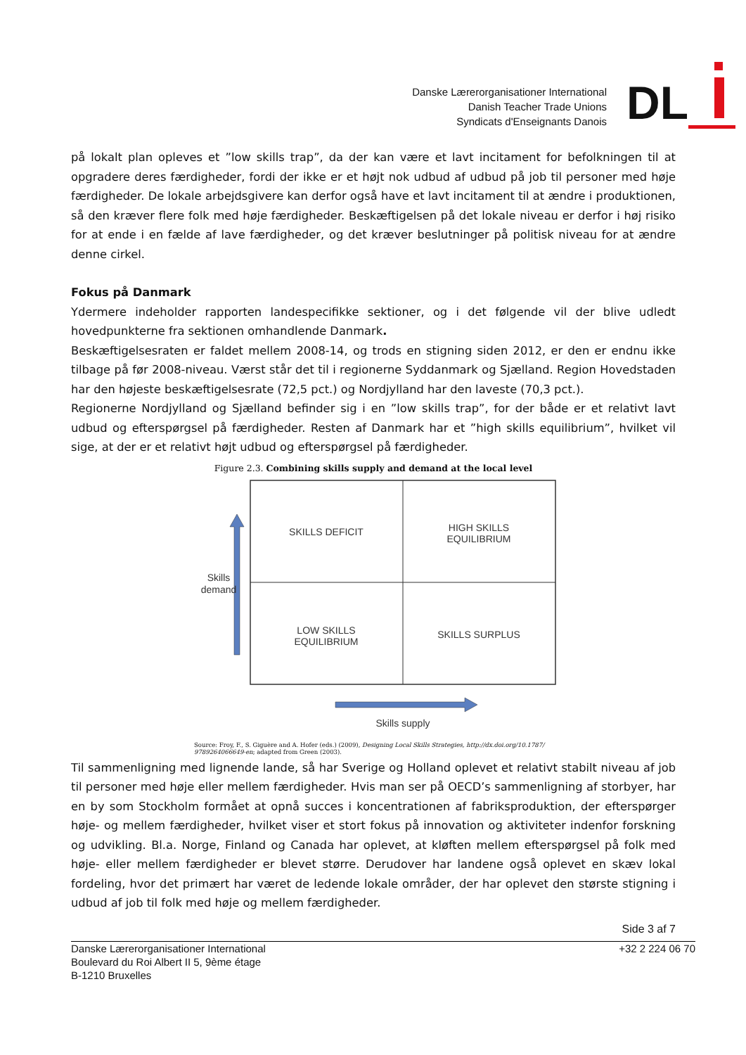Danske Lærerorganisationer International
Danish Teacher Trade Unions
Syndicats d'Enseignants Danois
DL
på lokalt plan opleves et ”low skills trap”, da der kan være et lavt incitament for befolkningen til at opgradere deres færdigheder, fordi der ikke er et højt nok udbud af udbud på job til personer med høje færdigheder. De lokale arbejdsgivere kan derfor også have et lavt incitament til at ændre i produktionen, så den kræver flere folk med høje færdigheder. Beskæftigelsen på det lokale niveau er derfor i høj risiko for at ende i en fælde af lave færdigheder, og det kræver beslutninger på politisk niveau for at ændre denne cirkel.
Fokus på Danmark
Ydermere indeholder rapporten landespecifikke sektioner, og i det følgende vil der blive udledt hovedpunkterne fra sektionen omhandlende Danmark.
Beskæftigelsesraten er faldet mellem 2008-14, og trods en stigning siden 2012, er den er endnu ikke tilbage på før 2008-niveau. Værst står det til i regionerne Syddanmark og Sjælland. Region Hovedstaden har den højeste beskæftigelsesrate (72,5 pct.) og Nordjylland har den laveste (70,3 pct.).
Regionerne Nordjylland og Sjælland befinder sig i en ”low skills trap”, for der både er et relativt lavt udbud og efterspørgsel på færdigheder. Resten af Danmark har et ”high skills equilibrium”, hvilket vil sige, at der er et relativt højt udbud og efterspørgsel på færdigheder.
Figure 2.3. Combining skills supply and demand at the local level
SKILLS DEFICIT
HIGH SKILLS
EQUILIBRIUM
LOW SKILLS
EQUILIBRIUM
SKILLS SURPLUS
Skills
demand
Skills supply
Source: Froy, F., S. Giguère and A. Hofer (eds.) (2009), Designing Local Skills Strategies, http://dx.doi.org/10.1787/ 9789264066649-en; adapted from Green (2003).
Til sammenligning med lignende lande, så har Sverige og Holland oplevet et relativt stabilt niveau af job til personer med høje eller mellem færdigheder. Hvis man ser på OECD’s sammenligning af storbyer, har en by som Stockholm formået at opnå succes i koncentrationen af fabriksproduktion, der efterspørger høje- og mellem færdigheder, hvilket viser et stort fokus på innovation og aktiviteter indenfor forskning og udvikling. Bl.a. Norge, Finland og Canada har oplevet, at kløften mellem efterspørgsel på folk med høje- eller mellem færdigheder er blevet større. Derudover har landene også oplevet en skæv lokal fordeling, hvor det primært har været de ledende lokale områder, der har oplevet den største stigning i udbud af job til folk med høje og mellem færdigheder.
Side 3 af 7
Danske Lærerorganisationer International
Boulevard du Roi Albert II 5, 9ème étage
B-1210 Bruxelles
+32 2 224 06 70